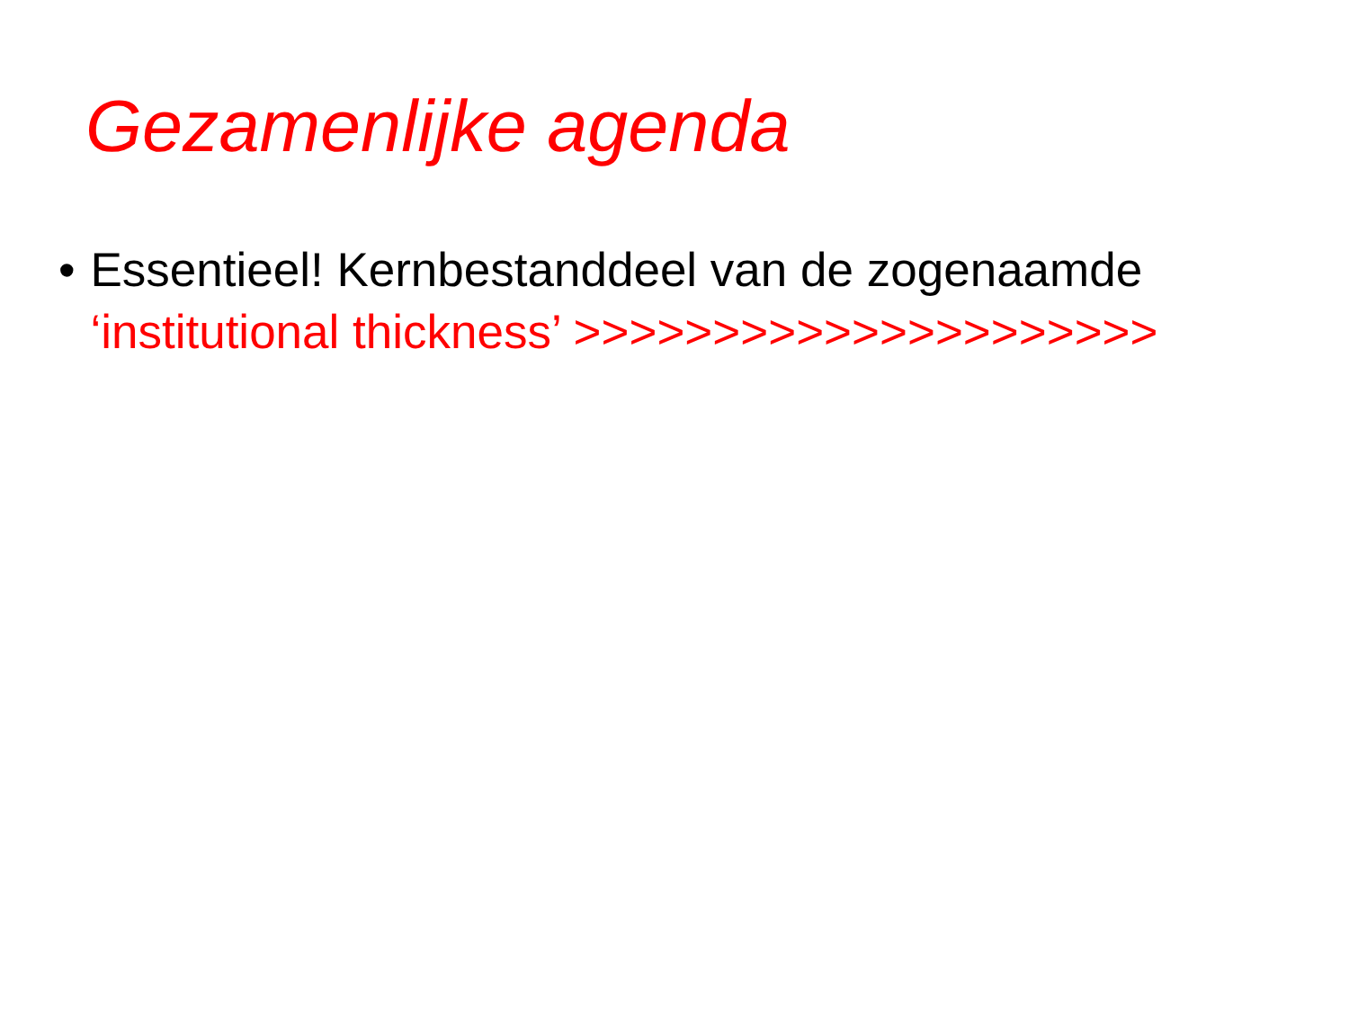Gezamenlijke agenda
• Essentieel! Kernbestanddeel van de zogenaamde ‘institutional thickness’ >>>>>>>>>>>>>>>>>>>>>